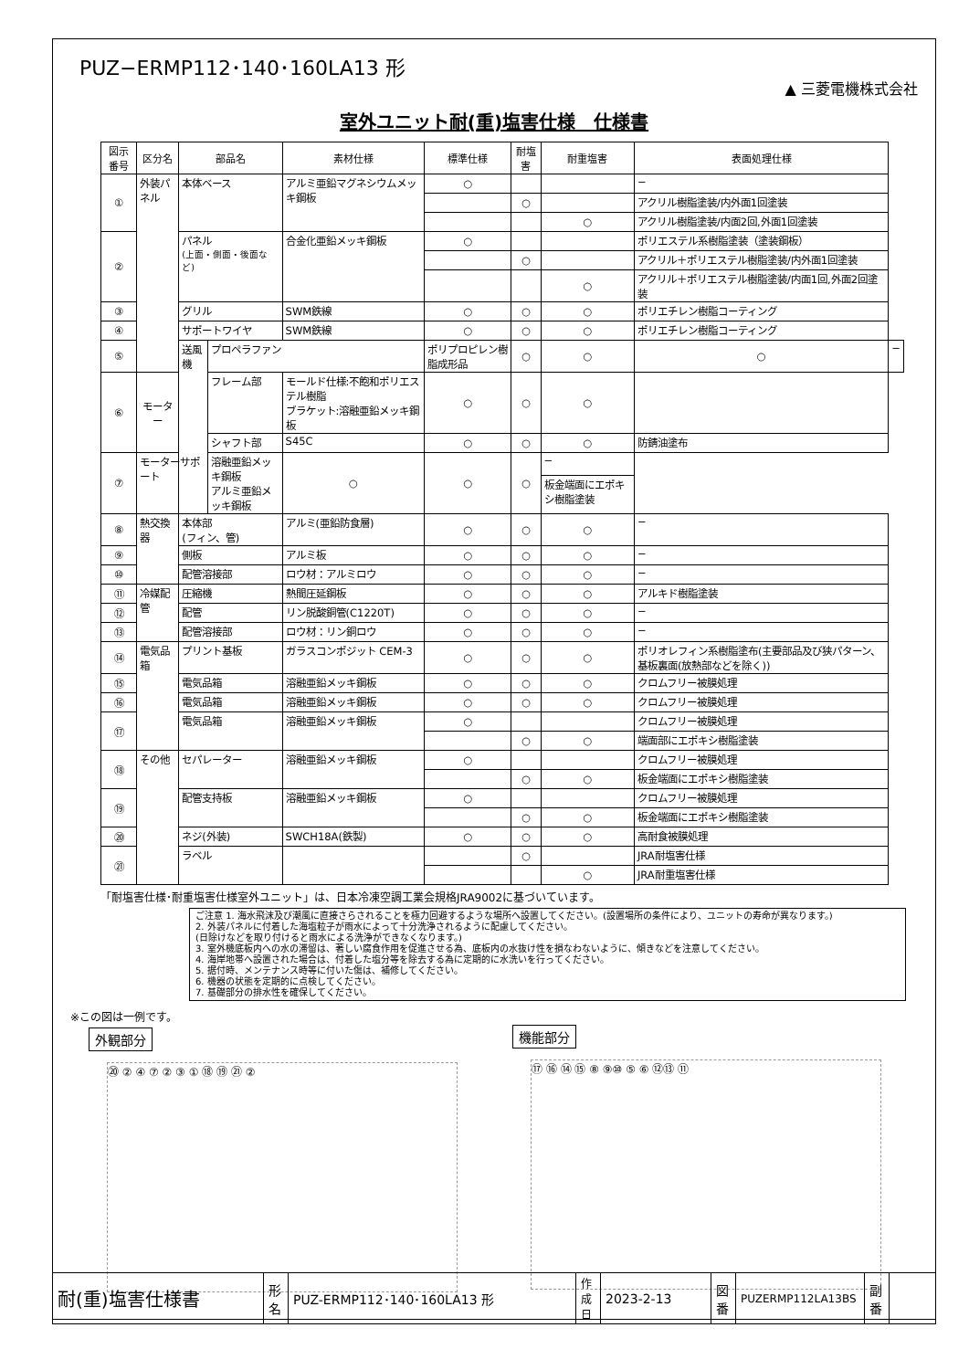PUZ−ERMP112･140･160LA13 形
▲ 三菱電機株式会社
室外ユニット耐(重)塩害仕様　仕様書
| 図示番号 | 区分名 | 部品名 | | 素材仕様 | 標準仕様 | 耐塩害 | 耐重塩害 | 表面処理仕様 | |
| --- | --- | --- | --- | --- | --- | --- | --- | --- | --- |
| ① | 外装パネル | 本体ベース | | アルミ亜鉛マグネシウムメッキ鋼板 | ○ | | | − | |
| | | | | | | ○ | | アクリル樹脂塗装/内外面1回塗装 | |
| | | | | | | | ○ | アクリル樹脂塗装/内面2回,外面1回塗装 | |
| ② | | パネル (上面・側面・後面など) | | 合金化亜鉛メッキ鋼板 | ○ | | | ポリエステル系樹脂塗装（塗装鋼板） | |
| | | | | | | ○ | | アクリル＋ポリエステル樹脂塗装/内外面1回塗装 | |
| | | | | | | | ○ | アクリル＋ポリエステル樹脂塗装/内面1回,外面2回塗装 | |
| ③ | | グリル | | SWM鉄線 | ○ | ○ | ○ | ポリエチレン樹脂コーティング | |
| ④ | | サポートワイヤ | | SWM鉄線 | ○ | ○ | ○ | ポリエチレン樹脂コーティング | |
| ⑤ | | 送風機 | プロペラファン | | ポリプロピレン樹脂成形品 | ○ | ○ | ○ | − |
| ⑥ | モーター | | フレーム部 | モールド仕様:不飽和ポリエステル樹脂 ブラケット:溶融亜鉛メッキ鋼板 | ○ | ○ | ○ | | |
| | | | シャフト部 | S45C | ○ | ○ | ○ | 防錆油塗布 | |
| ⑦ | モーターサポート | | 溶融亜鉛メッキ鋼板 アルミ亜鉛メッキ鋼板 | ○ | ○ | ○ | − | | |
| | | | | | | | 板金端面にエポキシ樹脂塗装 | | |
| ⑧ | 熱交換器 | 本体部 (フィン、管) | | アルミ(亜鉛防食層) | ○ | ○ | ○ | − | |
| ⑨ | | 側板 | | アルミ板 | ○ | ○ | ○ | − | |
| ⑩ | | 配管溶接部 | | ロウ材：アルミロウ | ○ | ○ | ○ | − | |
| ⑪ | 冷媒配管 | 圧縮機 | | 熱間圧延鋼板 | ○ | ○ | ○ | アルキド樹脂塗装 | |
| ⑫ | | 配管 | | リン脱酸銅管(C1220T) | ○ | ○ | ○ | − | |
| ⑬ | | 配管溶接部 | | ロウ材：リン銅ロウ | ○ | ○ | ○ | − | |
| ⑭ | 電気品箱 | プリント基板 | | ガラスコンポジット CEM-3 | ○ | ○ | ○ | ポリオレフィン系樹脂塗布(主要部品及び狭パターン、基板裏面(放熱部などを除く)) | |
| ⑮ | | 電気品箱 | | 溶融亜鉛メッキ鋼板 | ○ | ○ | ○ | クロムフリー被膜処理 | |
| ⑯ | | 電気品箱 | | 溶融亜鉛メッキ鋼板 | ○ | ○ | ○ | クロムフリー被膜処理 | |
| ⑰ | | 電気品箱 | | 溶融亜鉛メッキ鋼板 | ○ | | | クロムフリー被膜処理 | |
| | | | | | | ○ | ○ | 端面部にエポキシ樹脂塗装 | |
| ⑱ | その他 | セパレーター | | 溶融亜鉛メッキ鋼板 | ○ | | | クロムフリー被膜処理 | |
| | | | | | | ○ | ○ | 板金端面にエポキシ樹脂塗装 | |
| ⑲ | | 配管支持板 | | 溶融亜鉛メッキ鋼板 | ○ | | | クロムフリー被膜処理 | |
| | | | | | | ○ | ○ | 板金端面にエポキシ樹脂塗装 | |
| ⑳ | | ネジ(外装) | | SWCH18A(鉄製) | ○ | ○ | ○ | 高耐食被膜処理 | |
| ㉑ | | ラベル | | | | ○ | | JRA耐塩害仕様 | |
| | | | | | | | ○ | JRA耐重塩害仕様 | |
「耐塩害仕様･耐重塩害仕様室外ユニット」は、日本冷凍空調工業会規格JRA9002に基づいています。
ご注意 1. 海水飛沫及び潮風に直接さらされることを極力回避するような場所へ設置してください。(設置場所の条件により、ユニットの寿命が異なります。)
2. 外装パネルに付着した海塩粒子が雨水によって十分洗浄されるように配慮してください。
(日除けなどを取り付けると雨水による洗浄ができなくなります。)
3. 室外機底板内への水の滞留は、著しい腐食作用を促進させる為、底板内の水抜け性を損なわないように、傾きなどを注意してください。
4. 海岸地帯へ設置された場合は、付着した塩分等を除去する為に定期的に水洗いを行ってください。
5. 据付時、メンテナンス時等に付いた傷は、補修してください。
6. 機器の状態を定期的に点検してください。
7. 基礎部分の排水性を確保してください。
※この図は一例です。
外観部分
⑳ ② ④ ⑦ ② ③ ① ⑱ ⑲ ㉑ ②
機能部分
⑰ ⑯ ⑭ ⑮ ⑧ ⑨⑩ ⑤ ⑥ ⑫⑬ ⑪
| 耐(重)塩害仕様書 | 形 名 | PUZ-ERMP112･140･160LA13 形 | 作成日 | 2023-2-13 | 図 番 | PUZERMP112LA13BS | 副 番 | |